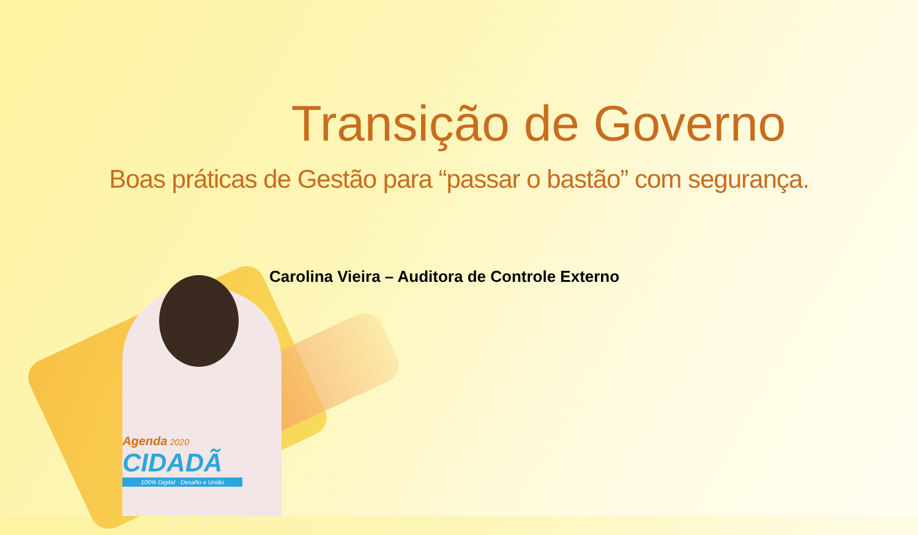Transição de Governo
Boas práticas de Gestão para “passar o bastão” com segurança.
Carolina Vieira – Auditora de Controle Externo
Agenda 2020
CIDADÃ
100% Digital · Desafio e União